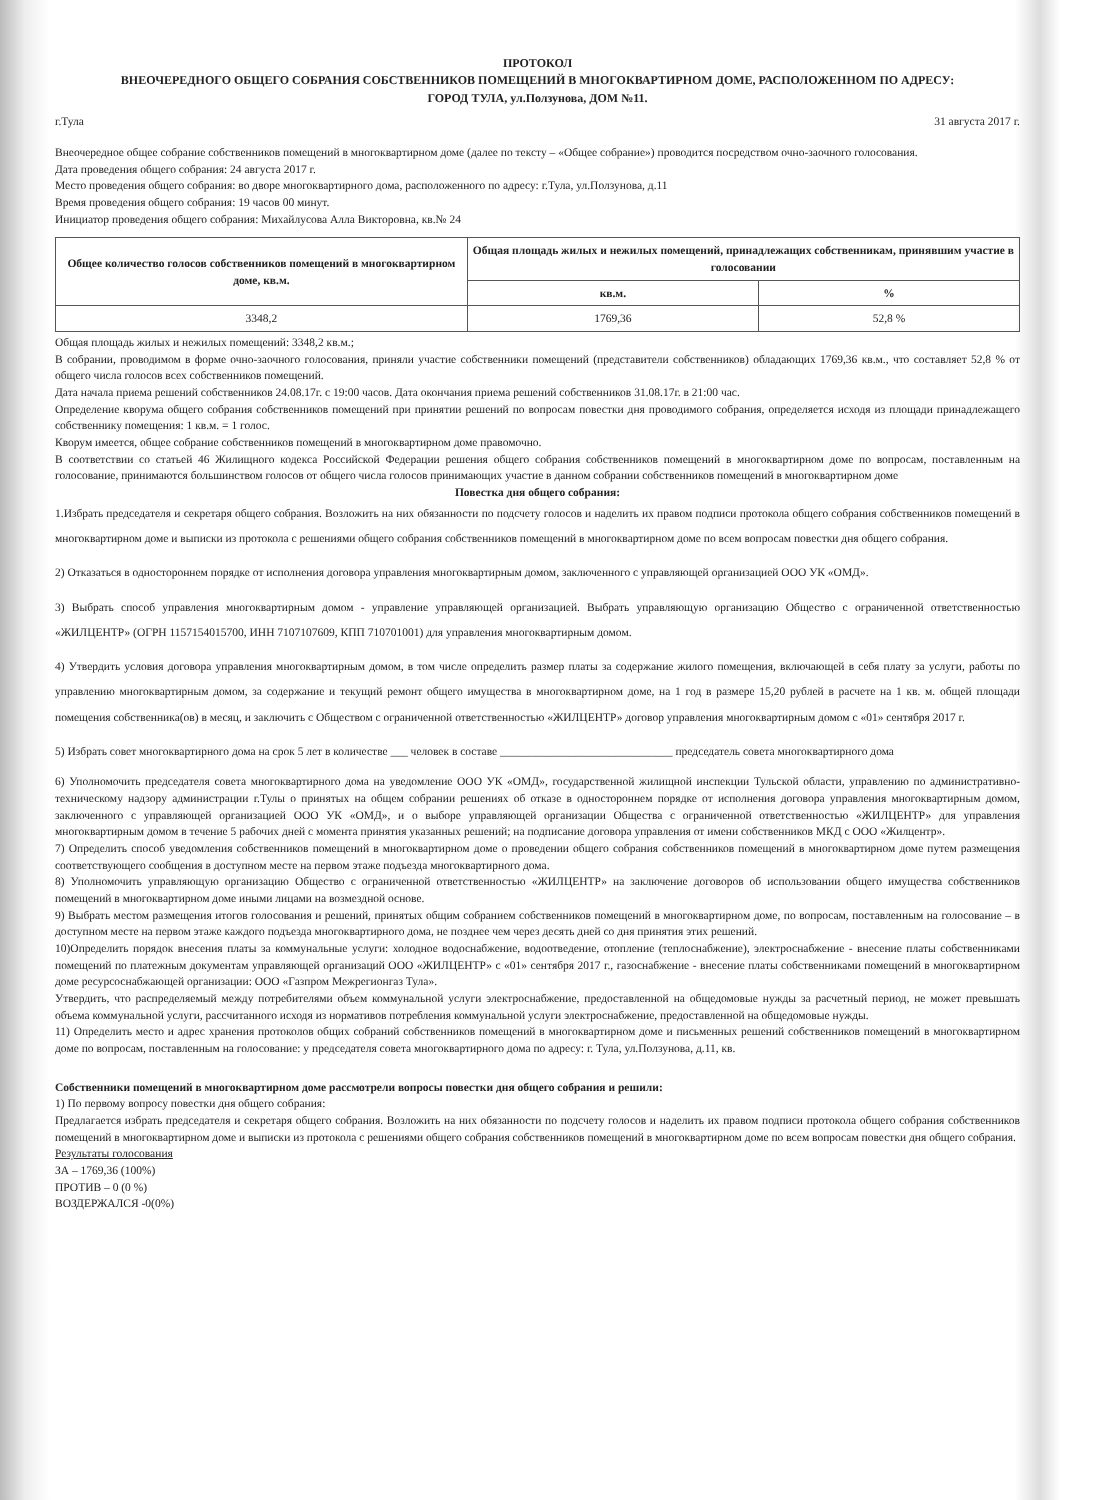ПРОТОКОЛ
ВНЕОЧЕРЕДНОГО ОБЩЕГО СОБРАНИЯ СОБСТВЕННИКОВ ПОМЕЩЕНИЙ В МНОГОКВАРТИРНОМ ДОМЕ, РАСПОЛОЖЕННОМ ПО АДРЕСУ:
ГОРОД ТУЛА, ул.Ползунова, ДОМ №11.
г.Тула 31 августа 2017 г.
Внеочередное общее собрание собственников помещений в многоквартирном доме (далее по тексту – «Общее собрание») проводится посредством очно-заочного голосования.
Дата проведения общего собрания: 24 августа 2017 г.
Место проведения общего собрания: во дворе многоквартирного дома, расположенного по адресу: г.Тула, ул.Ползунова, д.11
Время проведения общего собрания: 19 часов 00 минут.
Инициатор проведения общего собрания: Михайлусова Алла Викторовна, кв.№ 24
| Общее количество голосов собственников помещений в многоквартирном доме, кв.м. | Общая площадь жилых и нежилых помещений, принадлежащих собственникам, принявшим участие в голосовании | |
| --- | --- | --- |
| | кв.м. | % |
| 3348,2 | 1769,36 | 52,8 % |
Общая площадь жилых и нежилых помещений: 3348,2 кв.м.;
В собрании, проводимом в форме очно-заочного голосования, приняли участие собственники помещений (представители собственников) обладающих 1769,36 кв.м., что составляет 52,8 % от общего числа голосов всех собственников помещений.
Дата начала приема решений собственников 24.08.17г. с 19:00 часов. Дата окончания приема решений собственников 31.08.17г. в 21:00 час.
Определение кворума общего собрания собственников помещений при принятии решений по вопросам повестки дня проводимого собрания, определяется исходя из площади принадлежащего собственнику помещения: 1 кв.м. = 1 голос.
Кворум имеется, общее собрание собственников помещений в многоквартирном доме правомочно.
В соответствии со статьей 46 Жилищного кодекса Российской Федерации решения общего собрания собственников помещений в многоквартирном доме по вопросам, поставленным на голосование, принимаются большинством голосов от общего числа голосов принимающих участие в данном собрании собственников помещений в многоквартирном доме
Повестка дня общего собрания:
1.Избрать председателя и секретаря общего собрания. Возложить на них обязанности по подсчету голосов и наделить их правом подписи протокола общего собрания собственников помещений в многоквартирном доме и выписки из протокола с решениями общего собрания собственников помещений в многоквартирном доме по всем вопросам повестки дня общего собрания.
2) Отказаться в одностороннем порядке от исполнения договора управления многоквартирным домом, заключенного с управляющей организацией ООО УК «ОМД».
3) Выбрать способ управления многоквартирным домом - управление управляющей организацией. Выбрать управляющую организацию Общество с ограниченной ответственностью «ЖИЛЦЕНТР» (ОГРН 1157154015700, ИНН 7107107609, КПП 710701001) для управления многоквартирным домом.
4) Утвердить условия договора управления многоквартирным домом, в том числе определить размер платы за содержание жилого помещения, включающей в себя плату за услуги, работы по управлению многоквартирным домом, за содержание и текущий ремонт общего имущества в многоквартирном доме, на 1 год в размере 15,20 рублей в расчете на 1 кв. м. общей площади помещения собственника(ов) в месяц, и заключить с Обществом с ограниченной ответственностью «ЖИЛЦЕНТР» договор управления многоквартирным домом с «01» сентября 2017 г.
5) Избрать совет многоквартирного дома на срок 5 лет в количестве ___ человек в составе ______________________________ председатель совета многоквартирного дома
6) Уполномочить председателя совета многоквартирного дома на уведомление ООО УК «ОМД», государственной жилищной инспекции Тульской области, управлению по административно-техническому надзору администрации г.Тулы о принятых на общем собрании решениях об отказе в одностороннем порядке от исполнения договора управления многоквартирным домом, заключенного с управляющей организацией ООО УК «ОМД», и о выборе управляющей организации Общества с ограниченной ответственностью «ЖИЛЦЕНТР» для управления многоквартирным домом в течение 5 рабочих дней с момента принятия указанных решений; на подписание договора управления от имени собственников МКД с ООО «Жилцентр».
7) Определить способ уведомления собственников помещений в многоквартирном доме о проведении общего собрания собственников помещений в многоквартирном доме путем размещения соответствующего сообщения в доступном месте на первом этаже подъезда многоквартирного дома.
8) Уполномочить управляющую организацию Общество с ограниченной ответственностью «ЖИЛЦЕНТР» на заключение договоров об использовании общего имущества собственников помещений в многоквартирном доме иными лицами на возмездной основе.
9) Выбрать местом размещения итогов голосования и решений, принятых общим собранием собственников помещений в многоквартирном доме, по вопросам, поставленным на голосование – в доступном месте на первом этаже каждого подъезда многоквартирного дома, не позднее чем через десять дней со дня принятия этих решений.
10)Определить порядок внесения платы за коммунальные услуги: холодное водоснабжение, водоотведение, отопление (теплоснабжение), электроснабжение - внесение платы собственниками помещений по платежным документам управляющей организаций ООО «ЖИЛЦЕНТР» с «01» сентября 2017 г., газоснабжение - внесение платы собственниками помещений в многоквартирном доме ресурсоснабжающей организации: ООО «Газпром Межрегионгаз Тула».
Утвердить, что распределяемый между потребителями объем коммунальной услуги электроснабжение, предоставленной на общедомовые нужды за расчетный период, не может превышать объема коммунальной услуги, рассчитанного исходя из нормативов потребления коммунальной услуги электроснабжение, предоставленной на общедомовые нужды.
11) Определить место и адрес хранения протоколов общих собраний собственников помещений в многоквартирном доме и письменных решений собственников помещений в многоквартирном доме по вопросам, поставленным на голосование: у председателя совета многоквартирного дома по адресу: г. Тула, ул.Ползунова, д.11, кв.
Собственники помещений в многоквартирном доме рассмотрели вопросы повестки дня общего собрания и решили:
1) По первому вопросу повестки дня общего собрания:
Предлагается избрать председателя и секретаря общего собрания. Возложить на них обязанности по подсчету голосов и наделить их правом подписи протокола общего собрания собственников помещений в многоквартирном доме и выписки из протокола с решениями общего собрания собственников помещений в многоквартирном доме по всем вопросам повестки дня общего собрания.
Результаты голосования
ЗА – 1769,36 (100%)
ПРОТИВ – 0 (0 %)
ВОЗДЕРЖАЛСЯ -0(0%)